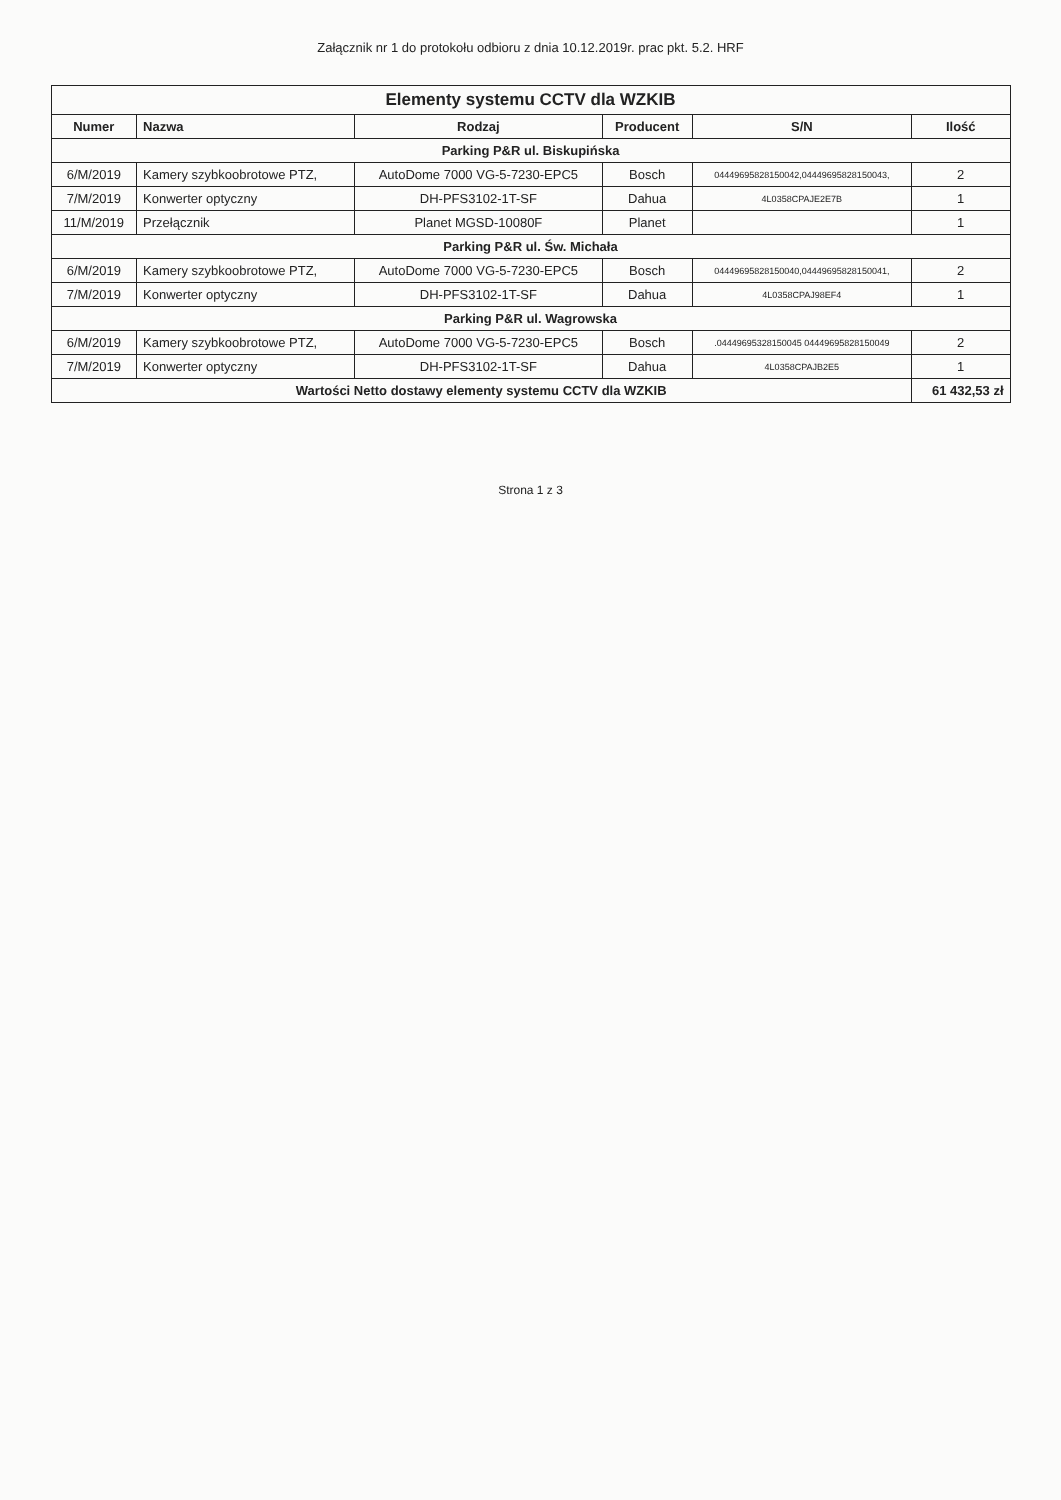Załącznik nr 1 do protokołu odbioru z dnia 10.12.2019r. prac pkt. 5.2. HRF
| Elementy systemu CCTV dla WZKIB | | | | | |
| Numer | Nazwa | Rodzaj | Producent | S/N | Ilość |
| Parking P&R ul. Biskupińska | | | | | |
| 6/M/2019 | Kamery szybkoobrotowe PTZ, | AutoDome 7000 VG-5-7230-EPC5 | Bosch | 04449695828150042,04449695828150043, | 2 |
| 7/M/2019 | Konwerter optyczny | DH-PFS3102-1T-SF | Dahua | 4L0358CPAJE2E7B | 1 |
| 11/M/2019 | Przełącznik | Planet MGSD-10080F | Planet | | 1 |
| Parking P&R ul. Św. Michała | | | | | |
| 6/M/2019 | Kamery szybkoobrotowe PTZ, | AutoDome 7000 VG-5-7230-EPC5 | Bosch | 04449695828150040,04449695828150041, | 2 |
| 7/M/2019 | Konwerter optyczny | DH-PFS3102-1T-SF | Dahua | 4L0358CPAJ98EF4 | 1 |
| Parking P&R ul. Wagrowska | | | | | |
| 6/M/2019 | Kamery szybkoobrotowe PTZ, | AutoDome 7000 VG-5-7230-EPC5 | Bosch | .04449695328150045 04449695828150049 | 2 |
| 7/M/2019 | Konwerter optyczny | DH-PFS3102-1T-SF | Dahua | 4L0358CPAJB2E5 | 1 |
| Wartości Netto dostawy elementy systemu CCTV dla WZKIB | | | | | 61 432,53 zł |
Strona 1 z 3